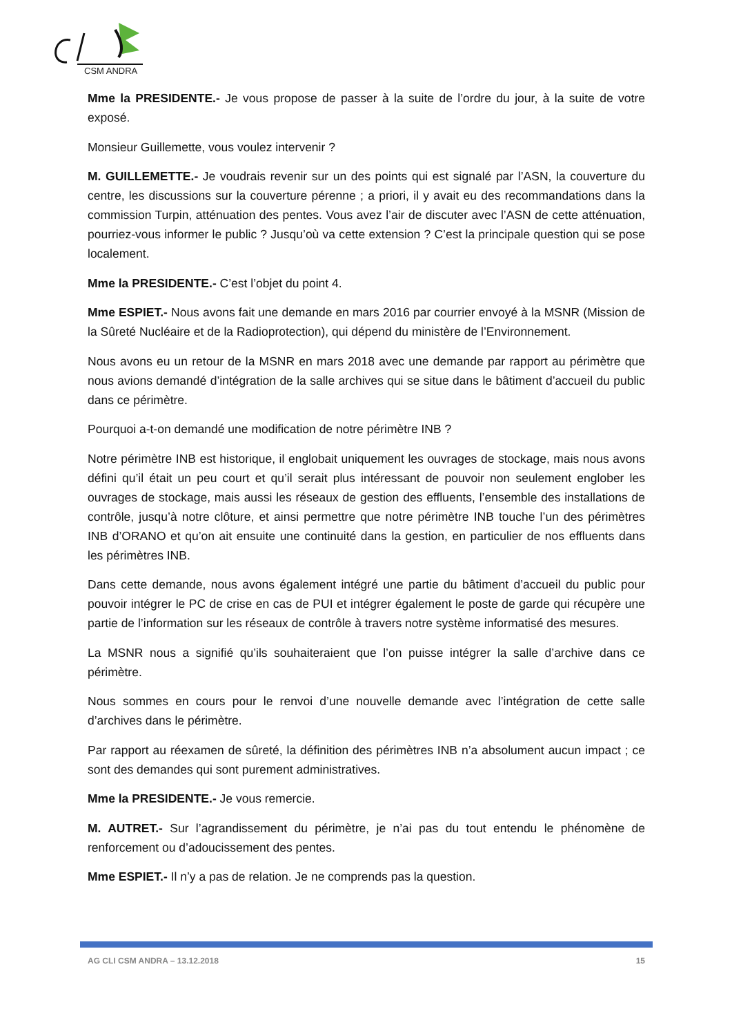CSM ANDRA
Mme la PRESIDENTE.- Je vous propose de passer à la suite de l’ordre du jour, à la suite de votre exposé.
Monsieur Guillemette, vous voulez intervenir ?
M. GUILLEMETTE.- Je voudrais revenir sur un des points qui est signalé par l’ASN, la couverture du centre, les discussions sur la couverture pérenne ; a priori, il y avait eu des recommandations dans la commission Turpin, atténuation des pentes. Vous avez l’air de discuter avec l’ASN de cette atténuation, pourriez-vous informer le public ? Jusqu’où va cette extension ? C’est la principale question qui se pose localement.
Mme la PRESIDENTE.- C’est l’objet du point 4.
Mme ESPIET.- Nous avons fait une demande en mars 2016 par courrier envoyé à la MSNR (Mission de la Sûreté Nucléaire et de la Radioprotection), qui dépend du ministère de l’Environnement.
Nous avons eu un retour de la MSNR en mars 2018 avec une demande par rapport au périmètre que nous avions demandé d’intégration de la salle archives qui se situe dans le bâtiment d’accueil du public dans ce périmètre.
Pourquoi a-t-on demandé une modification de notre périmètre INB ?
Notre périmètre INB est historique, il englobait uniquement les ouvrages de stockage, mais nous avons défini qu’il était un peu court et qu’il serait plus intéressant de pouvoir non seulement englober les ouvrages de stockage, mais aussi les réseaux de gestion des effluents, l’ensemble des installations de contrôle, jusqu’à notre clôture, et ainsi permettre que notre périmètre INB touche l’un des périmètres INB d’ORANO et qu’on ait ensuite une continuité dans la gestion, en particulier de nos effluents dans les périmètres INB.
Dans cette demande, nous avons également intégré une partie du bâtiment d’accueil du public pour pouvoir intégrer le PC de crise en cas de PUI et intégrer également le poste de garde qui récupère une partie de l’information sur les réseaux de contrôle à travers notre système informatisé des mesures.
La MSNR nous a signifié qu’ils souhaiteraient que l’on puisse intégrer la salle d’archive dans ce périmètre.
Nous sommes en cours pour le renvoi d’une nouvelle demande avec l’intégration de cette salle d’archives dans le périmètre.
Par rapport au réexamen de sûreté, la définition des périmètres INB n’a absolument aucun impact ; ce sont des demandes qui sont purement administratives.
Mme la PRESIDENTE.- Je vous remercie.
M. AUTRET.- Sur l’agrandissement du périmètre, je n’ai pas du tout entendu le phénomène de renforcement ou d’adoucissement des pentes.
Mme ESPIET.- Il n’y a pas de relation. Je ne comprends pas la question.
AG CLI CSM ANDRA – 13.12.2018 15